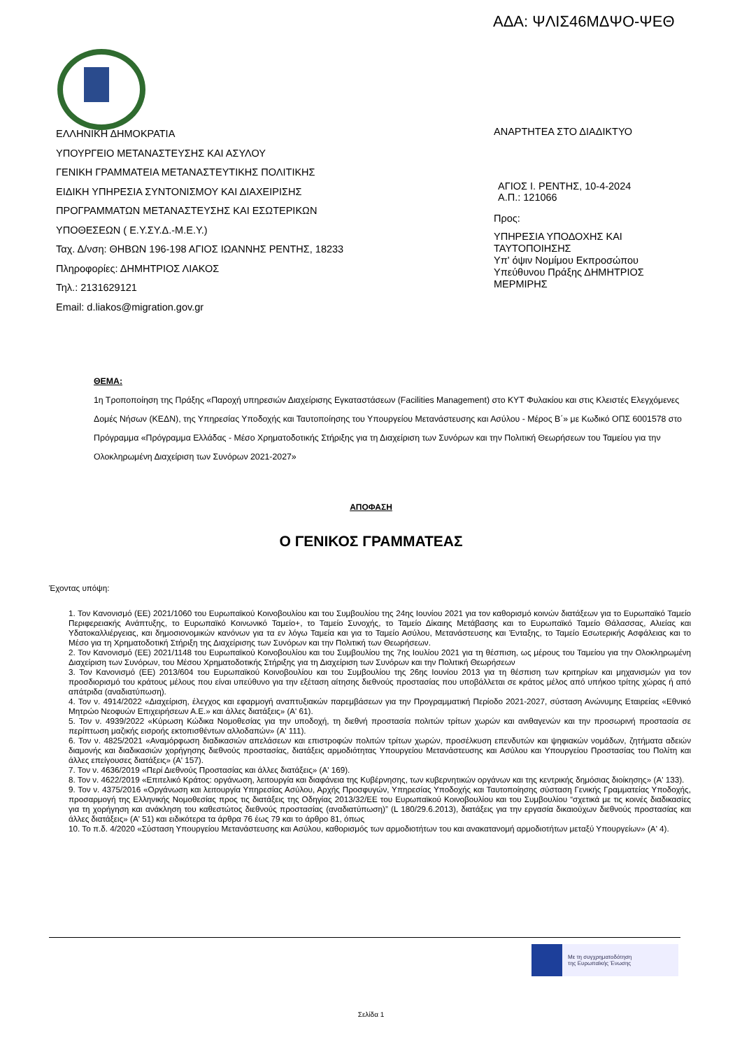ΑΔΑ: ΨΛΙΣ46ΜΔΨΟ-ΨΕΘ
ΕΛΛΗΝΙΚΗ ΔΗΜΟΚΡΑΤΙΑ
ΥΠΟΥΡΓΕΙΟ ΜΕΤΑΝΑΣΤΕΥΣΗΣ ΚΑΙ ΑΣΥΛΟΥ
ΓΕΝΙΚΗ ΓΡΑΜΜΑΤΕΙΑ ΜΕΤΑΝΑΣΤΕΥΤΙΚΗΣ ΠΟΛΙΤΙΚΗΣ
ΕΙΔΙΚΗ ΥΠΗΡΕΣΙΑ ΣΥΝΤΟΝΙΣΜΟΥ ΚΑΙ ΔΙΑΧΕΙΡΙΣΗΣ
ΠΡΟΓΡΑΜΜΑΤΩΝ ΜΕΤΑΝΑΣΤΕΥΣΗΣ ΚΑΙ ΕΣΩΤΕΡΙΚΩΝ
ΥΠΟΘΕΣΕΩΝ ( Ε.Υ.ΣΥ.Δ.-Μ.Ε.Υ.)
Ταχ. Δ/νση: ΘΗΒΩΝ 196-198 ΑΓΙΟΣ ΙΩΑΝΝΗΣ ΡΕΝΤΗΣ, 18233
Πληροφορίες: ΔΗΜΗΤΡΙΟΣ ΛΙΑΚΟΣ
Τηλ.: 2131629121
Email: d.liakos@migration.gov.gr
ΑΝΑΡΤΗΤΕΑ ΣΤΟ ΔΙΑΔΙΚΤΥΟ
ΑΓΙΟΣ Ι. ΡΕΝΤΗΣ, 10-4-2024
Α.Π.: 121066
Προς:
ΥΠΗΡΕΣΙΑ ΥΠΟΔΟΧΗΣ ΚΑΙ ΤΑΥΤΟΠΟΙΗΣΗΣ
Υπ' όψιν Νομίμου Εκπροσώπου Υπεύθυνου Πράξης ΔΗΜΗΤΡΙΟΣ ΜΕΡΜΙΡΗΣ
ΘΕΜΑ:
1η Τροποποίηση της Πράξης «Παροχή υπηρεσιών Διαχείρισης Εγκαταστάσεων (Facilities Management) στο ΚΥΤ Φυλακίου και στις Κλειστές Ελεγχόμενες Δομές Νήσων (ΚΕΔΝ), της Υπηρεσίας Υποδοχής και Ταυτοποίησης του Υπουργείου Μετανάστευσης και Ασύλου - Μέρος Β΄» με Κωδικό ΟΠΣ 6001578 στο Πρόγραμμα «Πρόγραμμα Ελλάδας - Μέσο Χρηματοδοτικής Στήριξης για τη Διαχείριση των Συνόρων και την Πολιτική Θεωρήσεων του Ταμείου για την Ολοκληρωμένη Διαχείριση των Συνόρων 2021-2027»
ΑΠΟΦΑΣΗ
Ο ΓΕΝΙΚΟΣ ΓΡΑΜΜΑΤΕΑΣ
Έχοντας υπόψη:
1. Τον Κανονισμό (ΕΕ) 2021/1060 του Ευρωπαϊκού Κοινοβουλίου και του Συμβουλίου της 24ης Ιουνίου 2021 για τον καθορισμό κοινών διατάξεων για το Ευρωπαϊκό Ταμείο Περιφερειακής Ανάπτυξης, το Ευρωπαϊκό Κοινωνικό Ταμείο+, το Ταμείο Συνοχής, το Ταμείο Δίκαιης Μετάβασης και το Ευρωπαϊκό Ταμείο Θάλασσας, Αλιείας και Υδατοκαλλιέργειας, και δημοσιονομικών κανόνων για τα εν λόγω Ταμεία και για το Ταμείο Ασύλου, Μετανάστευσης και Ένταξης, το Ταμείο Εσωτερικής Ασφάλειας και το Μέσο για τη Χρηματοδοτική Στήριξη της Διαχείρισης των Συνόρων και την Πολιτική των Θεωρήσεων.
2. Τον Κανονισμό (ΕΕ) 2021/1148 του Ευρωπαϊκού Κοινοβουλίου και του Συμβουλίου της 7ης Ιουλίου 2021 για τη θέσπιση, ως μέρους του Ταμείου για την Ολοκληρωμένη Διαχείριση των Συνόρων, του Μέσου Χρηματοδοτικής Στήριξης για τη Διαχείριση των Συνόρων και την Πολιτική Θεωρήσεων
3. Τον Κανονισμό (ΕΕ) 2013/604 του Ευρωπαϊκού Κοινοβουλίου και του Συμβουλίου της 26ης Ιουνίου 2013 για τη θέσπιση των κριτηρίων και μηχανισμών για τον προσδιορισμό του κράτους μέλους που είναι υπεύθυνο για την εξέταση αίτησης διεθνούς προστασίας που υποβάλλεται σε κράτος μέλος από υπήκοο τρίτης χώρας ή από απάτριδα (αναδιατύπωση).
4. Τον ν. 4914/2022 «Διαχείριση, έλεγχος και εφαρμογή αναπτυξιακών παρεμβάσεων για την Προγραμματική Περίοδο 2021-2027, σύσταση Ανώνυμης Εταιρείας «Εθνικό Μητρώο Νεοφυών Επιχειρήσεων Α.Ε.» και άλλες διατάξεις» (Α' 61).
5. Τον ν. 4939/2022 «Κύρωση Κώδικα Νομοθεσίας για την υποδοχή, τη διεθνή προστασία πολιτών τρίτων χωρών και ανιθαγενών και την προσωρινή προστασία σε περίπτωση μαζικής εισροής εκτοπισθέντων αλλοδαπών» (Α' 111).
6. Τον ν. 4825/2021 «Αναμόρφωση διαδικασιών απελάσεων και επιστροφών πολιτών τρίτων χωρών, προσέλκυση επενδυτών και ψηφιακών νομάδων, ζητήματα αδειών διαμονής και διαδικασιών χορήγησης διεθνούς προστασίας, διατάξεις αρμοδιότητας Υπουργείου Μετανάστευσης και Ασύλου και Υπουργείου Προστασίας του Πολίτη και άλλες επείγουσες διατάξεις» (Α' 157).
7. Τον ν. 4636/2019 «Περί Διεθνούς Προστασίας και άλλες διατάξεις» (Α' 169).
8. Τον ν. 4622/2019 «Επιτελικό Κράτος: οργάνωση, λειτουργία και διαφάνεια της Κυβέρνησης, των κυβερνητικών οργάνων και της κεντρικής δημόσιας διοίκησης» (Α' 133).
9. Τον ν. 4375/2016 «Οργάνωση και λειτουργία Υπηρεσίας Ασύλου, Αρχής Προσφυγών, Υπηρεσίας Υποδοχής και Ταυτοποίησης σύσταση Γενικής Γραμματείας Υποδοχής, προσαρμογή της Ελληνικής Νομοθεσίας προς τις διατάξεις της Οδηγίας 2013/32/ΕΕ του Ευρωπαϊκού Κοινοβουλίου και του Συμβουλίου “σχετικά με τις κοινές διαδικασίες για τη χορήγηση και ανάκληση του καθεστώτος διεθνούς προστασίας (αναδιατύπωση)” (L 180/29.6.2013), διατάξεις για την εργασία δικαιούχων διεθνούς προστασίας και άλλες διατάξεις» (Α' 51) και ειδικότερα τα άρθρα 76 έως 79 και το άρθρο 81, όπως
10. Το π.δ. 4/2020 «Σύσταση Υπουργείου Μετανάστευσης και Ασύλου, καθορισμός των αρμοδιοτήτων του και ανακατανομή αρμοδιοτήτων μεταξύ Υπουργείων» (Α' 4).
Με τη συγχρηματοδότηση
της Ευρωπαϊκής Ένωσης
Σελίδα 1